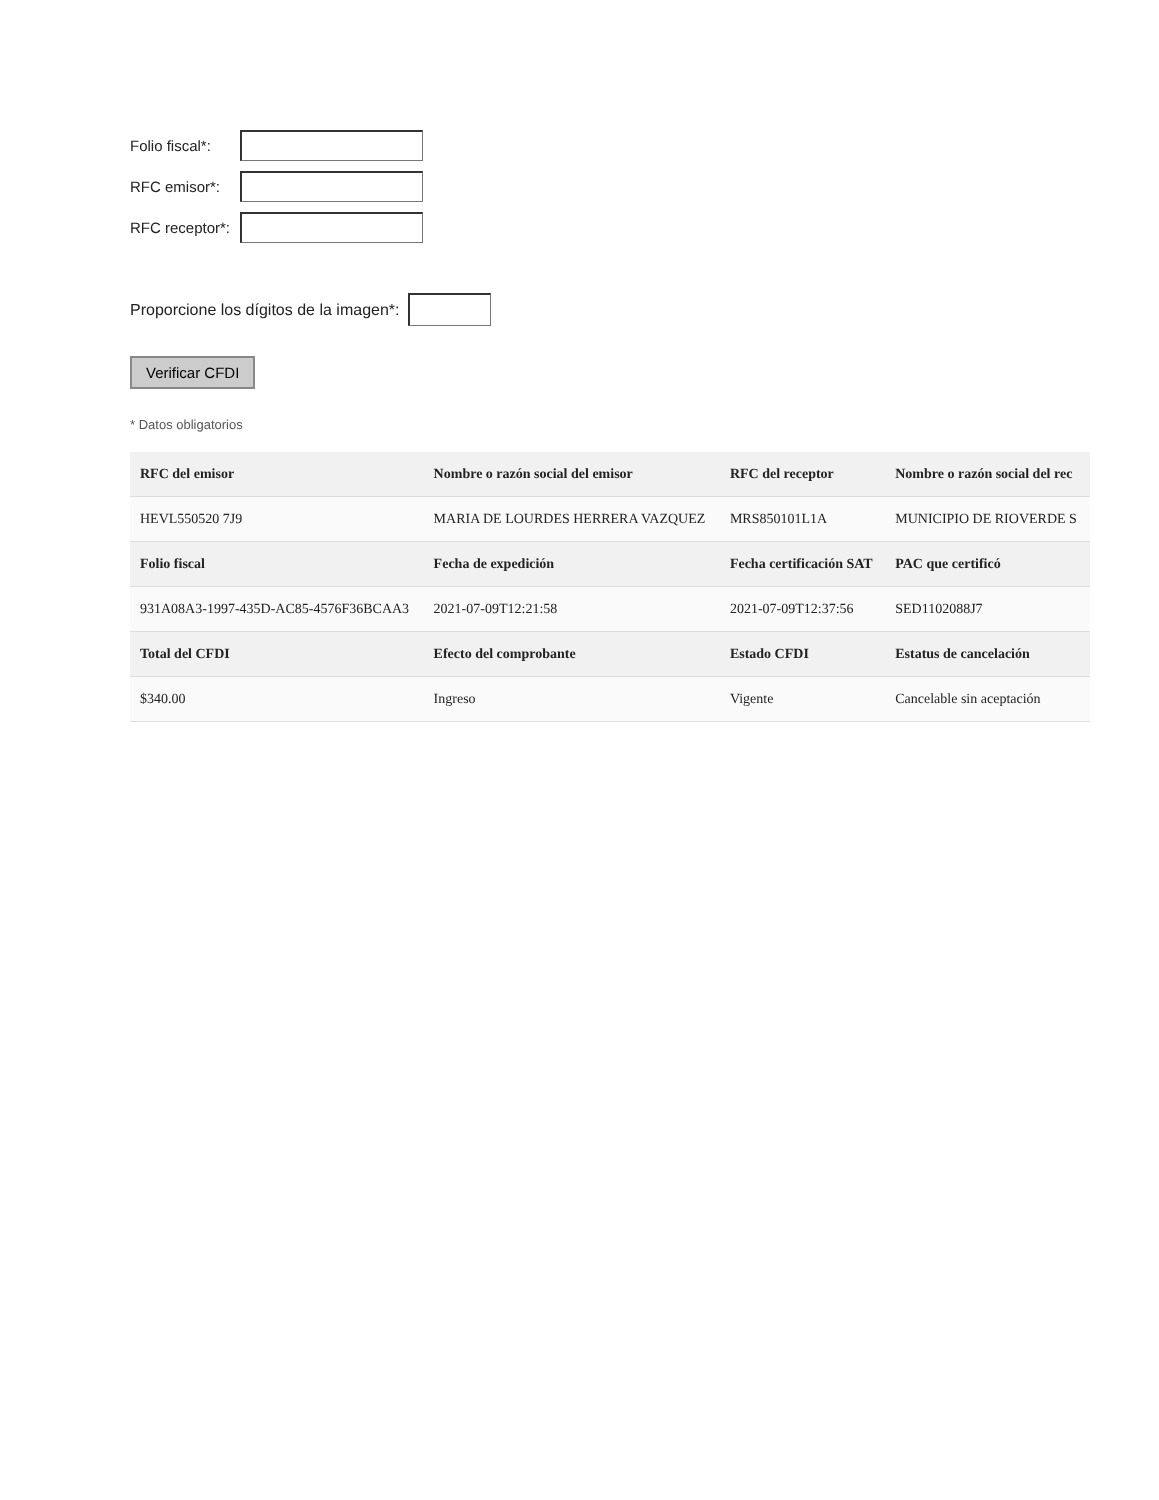Folio fiscal*:
RFC emisor*:
RFC receptor*:
Proporcione los dígitos de la imagen*:
Verificar CFDI
* Datos obligatorios
| RFC del emisor | Nombre o razón social del emisor | RFC del receptor | Nombre o razón social del rec |
| --- | --- | --- | --- |
| HEVL550520 7J9 | MARIA DE LOURDES HERRERA VAZQUEZ | MRS850101L1A | MUNICIPIO DE RIOVERDE S |
| Folio fiscal | Fecha de expedición | Fecha certificación SAT | PAC que certificó |
| 931A08A3-1997-435D-AC85-4576F36BCAA3 | 2021-07-09T12:21:58 | 2021-07-09T12:37:56 | SED1102088J7 |
| Total del CFDI | Efecto del comprobante | Estado CFDI | Estatus de cancelación |
| $340.00 | Ingreso | Vigente | Cancelable sin aceptación |